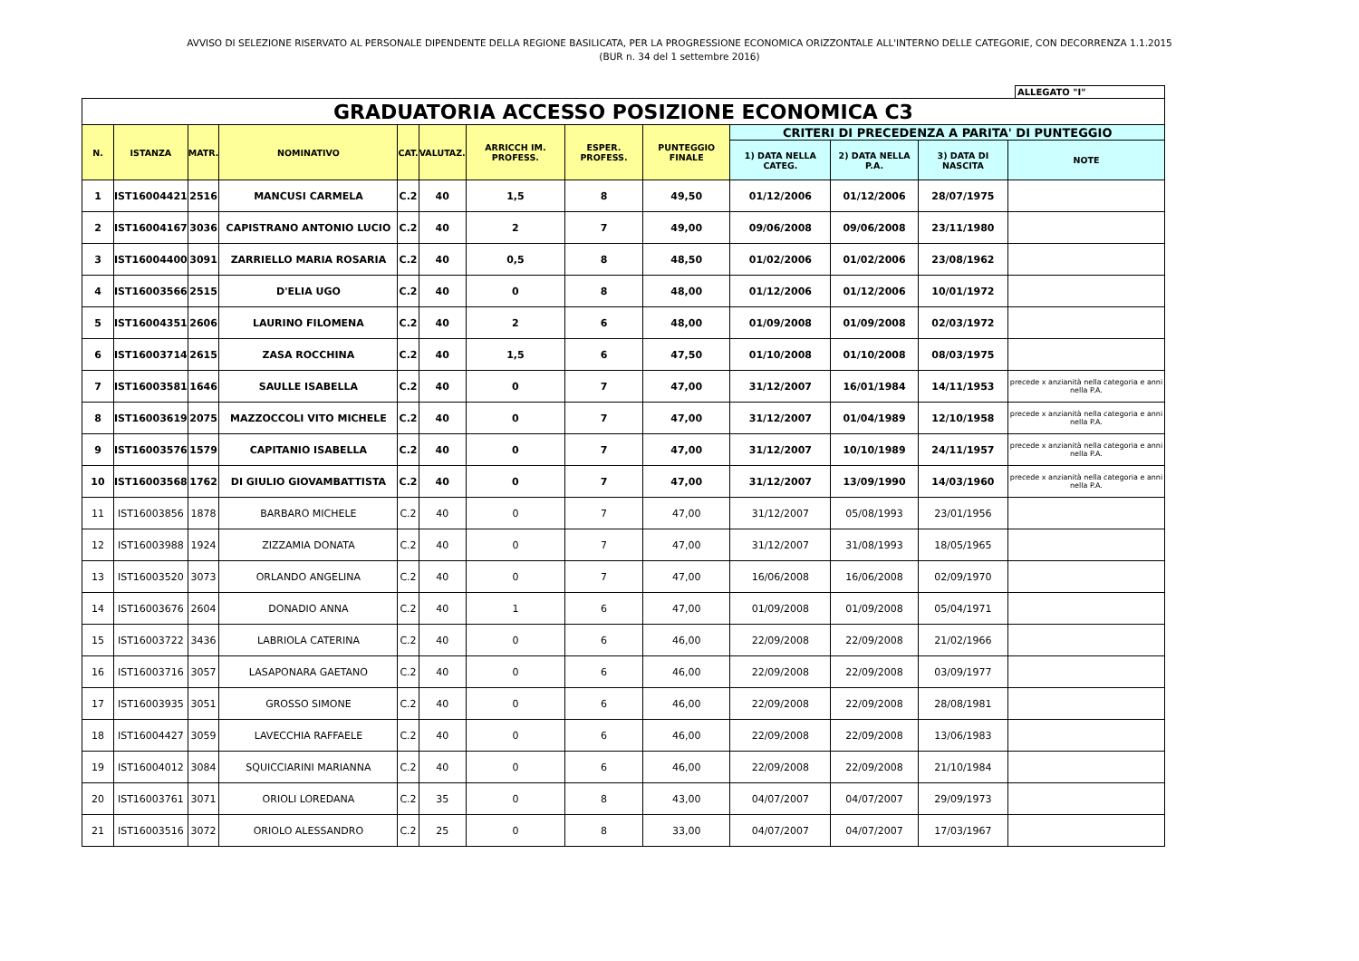AVVISO DI SELEZIONE RISERVATO AL PERSONALE DIPENDENTE DELLA REGIONE BASILICATA, PER LA PROGRESSIONE ECONOMICA ORIZZONTALE ALL'INTERNO DELLE CATEGORIE, CON DECORRENZA 1.1.2015
(BUR n. 34 del 1 settembre 2016)
ALLEGATO "I"
| GRADUATORIA ACCESSO POSIZIONE ECONOMICA C3 | | | | | | | | | | | | |
| N. | ISTANZA | MATR. | NOMINATIVO | CAT. | VALUTAZ. | ARRICCH IM. PROFESS. | ESPER. PROFESS. | PUNTEGGIO FINALE | CRITERI DI PRECEDENZA A PARITA' DI PUNTEGGIO | | | |
| | | | | | | | | | 1) DATA NELLA CATEG. | 2) DATA NELLA P.A. | 3) DATA DI NASCITA | NOTE |
| 1 | IST16004421 | 2516 | MANCUSI CARMELA | C.2 | 40 | 1,5 | 8 | 49,50 | 01/12/2006 | 01/12/2006 | 28/07/1975 | |
| 2 | IST16004167 | 3036 | CAPISTRANO ANTONIO LUCIO | C.2 | 40 | 2 | 7 | 49,00 | 09/06/2008 | 09/06/2008 | 23/11/1980 | |
| 3 | IST16004400 | 3091 | ZARRIELLO MARIA ROSARIA | C.2 | 40 | 0,5 | 8 | 48,50 | 01/02/2006 | 01/02/2006 | 23/08/1962 | |
| 4 | IST16003566 | 2515 | D'ELIA UGO | C.2 | 40 | 0 | 8 | 48,00 | 01/12/2006 | 01/12/2006 | 10/01/1972 | |
| 5 | IST16004351 | 2606 | LAURINO FILOMENA | C.2 | 40 | 2 | 6 | 48,00 | 01/09/2008 | 01/09/2008 | 02/03/1972 | |
| 6 | IST16003714 | 2615 | ZASA ROCCHINA | C.2 | 40 | 1,5 | 6 | 47,50 | 01/10/2008 | 01/10/2008 | 08/03/1975 | |
| 7 | IST16003581 | 1646 | SAULLE ISABELLA | C.2 | 40 | 0 | 7 | 47,00 | 31/12/2007 | 16/01/1984 | 14/11/1953 | precede x anzianità nella categoria e anni nella P.A. |
| 8 | IST16003619 | 2075 | MAZZOCCOLI VITO MICHELE | C.2 | 40 | 0 | 7 | 47,00 | 31/12/2007 | 01/04/1989 | 12/10/1958 | precede x anzianità nella categoria e anni nella P.A. |
| 9 | IST16003576 | 1579 | CAPITANIO ISABELLA | C.2 | 40 | 0 | 7 | 47,00 | 31/12/2007 | 10/10/1989 | 24/11/1957 | precede x anzianità nella categoria e anni nella P.A. |
| 10 | IST16003568 | 1762 | DI GIULIO GIOVAMBATTISTA | C.2 | 40 | 0 | 7 | 47,00 | 31/12/2007 | 13/09/1990 | 14/03/1960 | precede x anzianità nella categoria e anni nella P.A. |
| 11 | IST16003856 | 1878 | BARBARO MICHELE | C.2 | 40 | 0 | 7 | 47,00 | 31/12/2007 | 05/08/1993 | 23/01/1956 | |
| 12 | IST16003988 | 1924 | ZIZZAMIA DONATA | C.2 | 40 | 0 | 7 | 47,00 | 31/12/2007 | 31/08/1993 | 18/05/1965 | |
| 13 | IST16003520 | 3073 | ORLANDO ANGELINA | C.2 | 40 | 0 | 7 | 47,00 | 16/06/2008 | 16/06/2008 | 02/09/1970 | |
| 14 | IST16003676 | 2604 | DONADIO ANNA | C.2 | 40 | 1 | 6 | 47,00 | 01/09/2008 | 01/09/2008 | 05/04/1971 | |
| 15 | IST16003722 | 3436 | LABRIOLA CATERINA | C.2 | 40 | 0 | 6 | 46,00 | 22/09/2008 | 22/09/2008 | 21/02/1966 | |
| 16 | IST16003716 | 3057 | LASAPONARA GAETANO | C.2 | 40 | 0 | 6 | 46,00 | 22/09/2008 | 22/09/2008 | 03/09/1977 | |
| 17 | IST16003935 | 3051 | GROSSO SIMONE | C.2 | 40 | 0 | 6 | 46,00 | 22/09/2008 | 22/09/2008 | 28/08/1981 | |
| 18 | IST16004427 | 3059 | LAVECCHIA RAFFAELE | C.2 | 40 | 0 | 6 | 46,00 | 22/09/2008 | 22/09/2008 | 13/06/1983 | |
| 19 | IST16004012 | 3084 | SQUICCIARINI MARIANNA | C.2 | 40 | 0 | 6 | 46,00 | 22/09/2008 | 22/09/2008 | 21/10/1984 | |
| 20 | IST16003761 | 3071 | ORIOLI LOREDANA | C.2 | 35 | 0 | 8 | 43,00 | 04/07/2007 | 04/07/2007 | 29/09/1973 | |
| 21 | IST16003516 | 3072 | ORIOLO ALESSANDRO | C.2 | 25 | 0 | 8 | 33,00 | 04/07/2007 | 04/07/2007 | 17/03/1967 | |